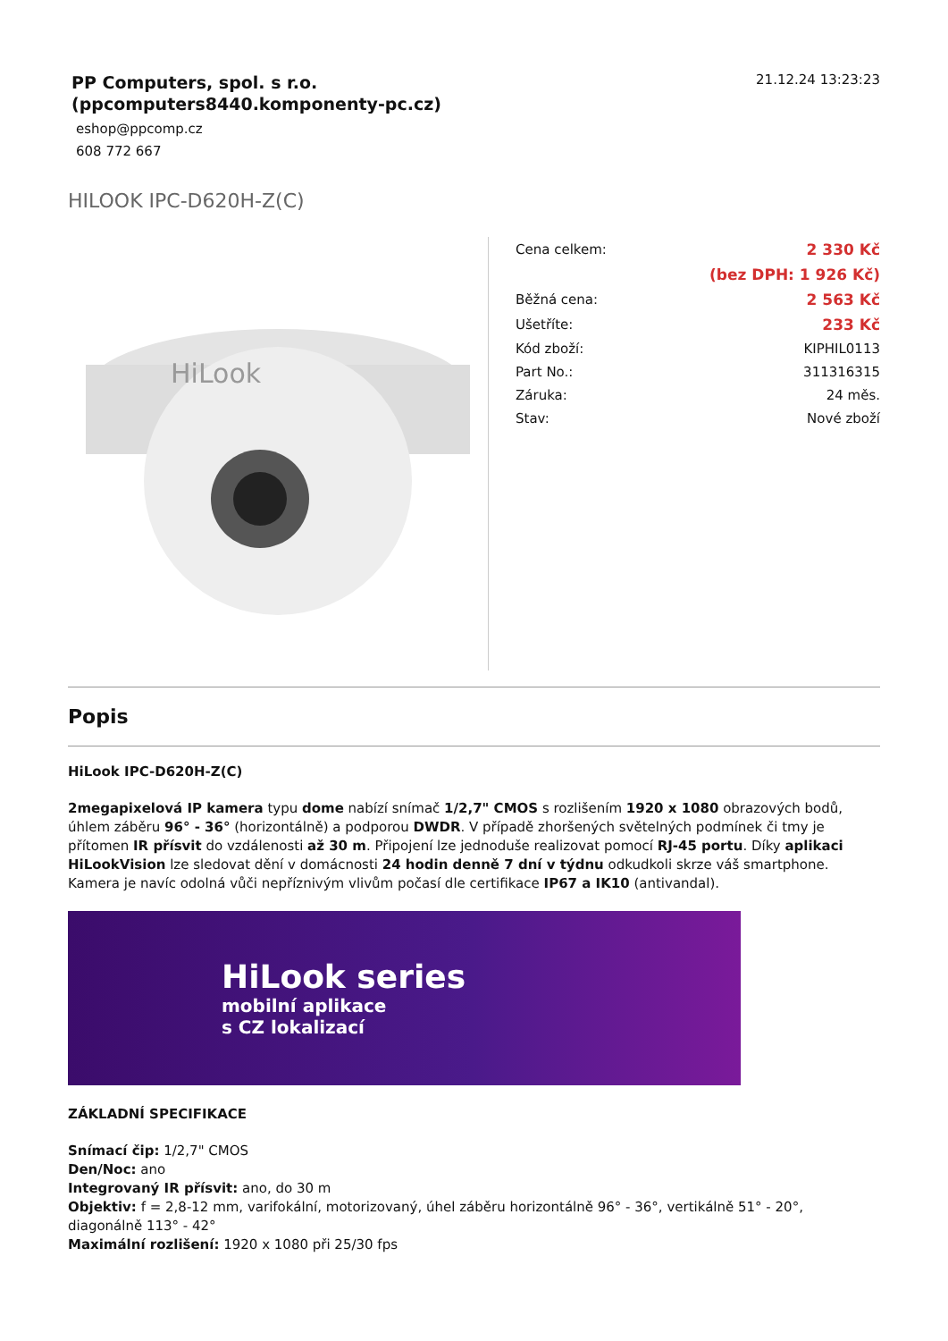PP Computers, spol. s r.o.
(ppcomputers8440.komponenty-pc.cz)
eshop@ppcomp.cz
608 772 667
21.12.24 13:23:23
HILOOK IPC-D620H-Z(C)
HiLook
| Cena celkem: | 2 330 Kč |
| | (bez DPH: 1 926 Kč) |
| Běžná cena: | 2 563 Kč |
| Ušetříte: | 233 Kč |
| Kód zboží: | KIPHIL0113 |
| Part No.: | 311316315 |
| Záruka: | 24 měs. |
| Stav: | Nové zboží |
Popis
HiLook IPC-D620H-Z(C)
2megapixelová IP kamera typu dome nabízí snímač 1/2,7" CMOS s rozlišením 1920 x 1080 obrazových bodů, úhlem záběru 96° - 36° (horizontálně) a podporou DWDR. V případě zhoršených světelných podmínek či tmy je přítomen IR přísvit do vzdálenosti až 30 m. Připojení lze jednoduše realizovat pomocí RJ-45 portu. Díky aplikaci HiLookVision lze sledovat dění v domácnosti 24 hodin denně 7 dní v týdnu odkudkoli skrze váš smartphone. Kamera je navíc odolná vůči nepříznivým vlivům počasí dle certifikace IP67 a IK10 (antivandal).
HiLook series
mobilní aplikace
s CZ lokalizací
ZÁKLADNÍ SPECIFIKACE
Snímací čip: 1/2,7" CMOS
Den/Noc: ano
Integrovaný IR přísvit: ano, do 30 m
Objektiv: f = 2,8-12 mm, varifokální, motorizovaný, úhel záběru horizontálně 96° - 36°, vertikálně 51° - 20°, diagonálně 113° - 42°
Maximální rozlišení: 1920 x 1080 při 25/30 fps